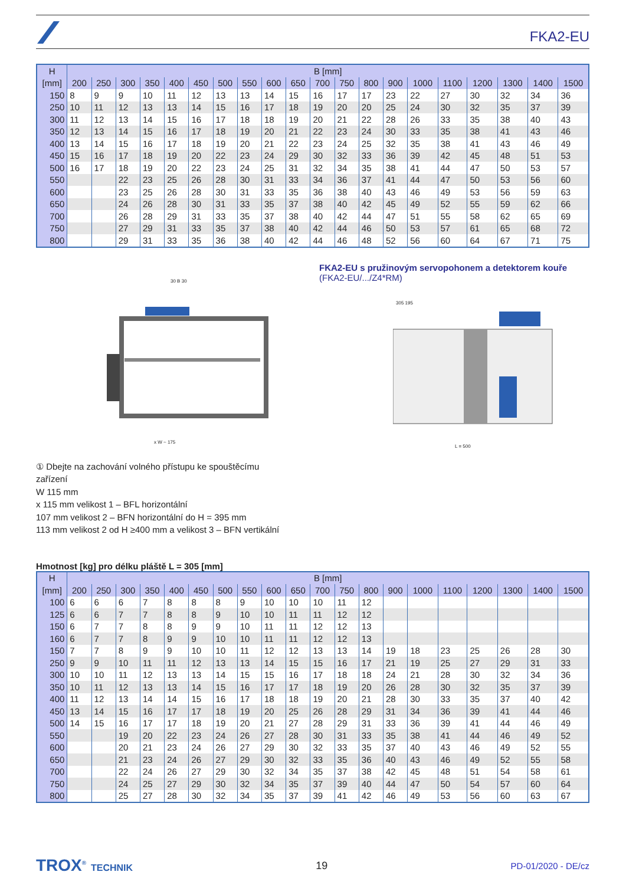FKA2-EU
| H | B [mm] | | | | | | | | | | | | | | | | | | | |
| --- | --- | --- | --- | --- | --- | --- | --- | --- | --- | --- | --- | --- | --- | --- | --- | --- | --- | --- | --- | --- |
| [mm] | 200 | 250 | 300 | 350 | 400 | 450 | 500 | 550 | 600 | 650 | 700 | 750 | 800 | 900 | 1000 | 1100 | 1200 | 1300 | 1400 | 1500 |
| 150 | 8 | 9 | 9 | 10 | 11 | 12 | 13 | 13 | 14 | 15 | 16 | 17 | 17 | 23 | 22 | 27 | 30 | 32 | 34 | 36 |
| 250 | 10 | 11 | 12 | 13 | 13 | 14 | 15 | 16 | 17 | 18 | 19 | 20 | 20 | 25 | 24 | 30 | 32 | 35 | 37 | 39 |
| 300 | 11 | 12 | 13 | 14 | 15 | 16 | 17 | 18 | 18 | 19 | 20 | 21 | 22 | 28 | 26 | 33 | 35 | 38 | 40 | 43 |
| 350 | 12 | 13 | 14 | 15 | 16 | 17 | 18 | 19 | 20 | 21 | 22 | 23 | 24 | 30 | 33 | 35 | 38 | 41 | 43 | 46 |
| 400 | 13 | 14 | 15 | 16 | 17 | 18 | 19 | 20 | 21 | 22 | 23 | 24 | 25 | 32 | 35 | 38 | 41 | 43 | 46 | 49 |
| 450 | 15 | 16 | 17 | 18 | 19 | 20 | 22 | 23 | 24 | 29 | 30 | 32 | 33 | 36 | 39 | 42 | 45 | 48 | 51 | 53 |
| 500 | 16 | 17 | 18 | 19 | 20 | 22 | 23 | 24 | 25 | 31 | 32 | 34 | 35 | 38 | 41 | 44 | 47 | 50 | 53 | 57 |
| 550 | | | 22 | 23 | 25 | 26 | 28 | 30 | 31 | 33 | 34 | 36 | 37 | 41 | 44 | 47 | 50 | 53 | 56 | 60 |
| 600 | | | 23 | 25 | 26 | 28 | 30 | 31 | 33 | 35 | 36 | 38 | 40 | 43 | 46 | 49 | 53 | 56 | 59 | 63 |
| 650 | | | 24 | 26 | 28 | 30 | 31 | 33 | 35 | 37 | 38 | 40 | 42 | 45 | 49 | 52 | 55 | 59 | 62 | 66 |
| 700 | | | 26 | 28 | 29 | 31 | 33 | 35 | 37 | 38 | 40 | 42 | 44 | 47 | 51 | 55 | 58 | 62 | 65 | 69 |
| 750 | | | 27 | 29 | 31 | 33 | 35 | 37 | 38 | 40 | 42 | 44 | 46 | 50 | 53 | 57 | 61 | 65 | 68 | 72 |
| 800 | | | 29 | 31 | 33 | 35 | 36 | 38 | 40 | 42 | 44 | 46 | 48 | 52 | 56 | 60 | 64 | 67 | 71 | 75 |
30 B 30
x W ~ 175
FKA2-EU s pružinovým servopohonem a detektorem kouře
(FKA2-EU/.../Z4*RM)
305 195
L = 500
① Dbejte na zachování volného přístupu ke spouštěcímu
zařízení
W 115 mm
x 115 mm velikost 1 – BFL horizontální
107 mm velikost 2 – BFN horizontální do H = 395 mm
113 mm velikost 2 od H ≥400 mm a velikost 3 – BFN vertikální
Hmotnost [kg] pro délku pláště L = 305 [mm]
| H | B [mm] | | | | | | | | | | | | | | | | | | | |
| --- | --- | --- | --- | --- | --- | --- | --- | --- | --- | --- | --- | --- | --- | --- | --- | --- | --- | --- | --- | --- |
| [mm] | 200 | 250 | 300 | 350 | 400 | 450 | 500 | 550 | 600 | 650 | 700 | 750 | 800 | 900 | 1000 | 1100 | 1200 | 1300 | 1400 | 1500 |
| 100 | 6 | 6 | 6 | 7 | 8 | 8 | 8 | 9 | 10 | 10 | 10 | 11 | 12 | | | | | | | |
| 125 | 6 | 6 | 7 | 7 | 8 | 8 | 9 | 10 | 10 | 11 | 11 | 12 | 12 | | | | | | | |
| 150 | 6 | 7 | 7 | 8 | 8 | 9 | 9 | 10 | 11 | 11 | 12 | 12 | 13 | | | | | | | |
| 160 | 6 | 7 | 7 | 8 | 9 | 9 | 10 | 10 | 11 | 11 | 12 | 12 | 13 | | | | | | | |
| 150 | 7 | 7 | 8 | 9 | 9 | 10 | 10 | 11 | 12 | 12 | 13 | 13 | 14 | 19 | 18 | 23 | 25 | 26 | 28 | 30 |
| 250 | 9 | 9 | 10 | 11 | 11 | 12 | 13 | 13 | 14 | 15 | 15 | 16 | 17 | 21 | 19 | 25 | 27 | 29 | 31 | 33 |
| 300 | 10 | 10 | 11 | 12 | 13 | 13 | 14 | 15 | 15 | 16 | 17 | 18 | 18 | 24 | 21 | 28 | 30 | 32 | 34 | 36 |
| 350 | 10 | 11 | 12 | 13 | 13 | 14 | 15 | 16 | 17 | 17 | 18 | 19 | 20 | 26 | 28 | 30 | 32 | 35 | 37 | 39 |
| 400 | 11 | 12 | 13 | 14 | 14 | 15 | 16 | 17 | 18 | 18 | 19 | 20 | 21 | 28 | 30 | 33 | 35 | 37 | 40 | 42 |
| 450 | 13 | 14 | 15 | 16 | 17 | 17 | 18 | 19 | 20 | 25 | 26 | 28 | 29 | 31 | 34 | 36 | 39 | 41 | 44 | 46 |
| 500 | 14 | 15 | 16 | 17 | 17 | 18 | 19 | 20 | 21 | 27 | 28 | 29 | 31 | 33 | 36 | 39 | 41 | 44 | 46 | 49 |
| 550 | | | 19 | 20 | 22 | 23 | 24 | 26 | 27 | 28 | 30 | 31 | 33 | 35 | 38 | 41 | 44 | 46 | 49 | 52 |
| 600 | | | 20 | 21 | 23 | 24 | 26 | 27 | 29 | 30 | 32 | 33 | 35 | 37 | 40 | 43 | 46 | 49 | 52 | 55 |
| 650 | | | 21 | 23 | 24 | 26 | 27 | 29 | 30 | 32 | 33 | 35 | 36 | 40 | 43 | 46 | 49 | 52 | 55 | 58 |
| 700 | | | 22 | 24 | 26 | 27 | 29 | 30 | 32 | 34 | 35 | 37 | 38 | 42 | 45 | 48 | 51 | 54 | 58 | 61 |
| 750 | | | 24 | 25 | 27 | 29 | 30 | 32 | 34 | 35 | 37 | 39 | 40 | 44 | 47 | 50 | 54 | 57 | 60 | 64 |
| 800 | | | 25 | 27 | 28 | 30 | 32 | 34 | 35 | 37 | 39 | 41 | 42 | 46 | 49 | 53 | 56 | 60 | 63 | 67 |
TROX<sup>®</sup> TECHNIK 19 PD-01/2020 - DE/cz